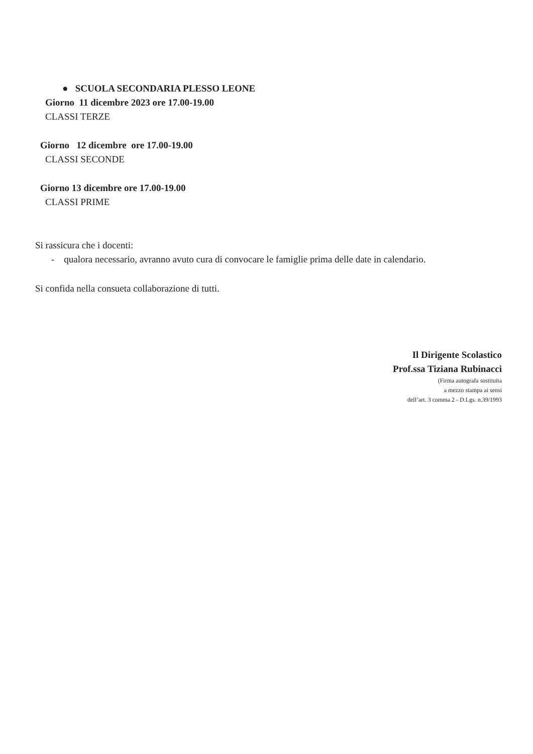● SCUOLA SECONDARIA PLESSO LEONE
Giorno 11 dicembre 2023 ore 17.00-19.00
CLASSI TERZE
Giorno 12 dicembre ore 17.00-19.00
CLASSI SECONDE
Giorno 13 dicembre ore 17.00-19.00
CLASSI PRIME
Si rassicura che i docenti:
- qualora necessario, avranno avuto cura di convocare le famiglie prima delle date in calendario.
Si confida nella consueta collaborazione di tutti.
Il Dirigente Scolastico
Prof.ssa Tiziana Rubinacci
(Firma autografa sostituita
a mezzo stampa ai sensi
dell’art. 3 comma 2 - D.Lgs. n.39/1993